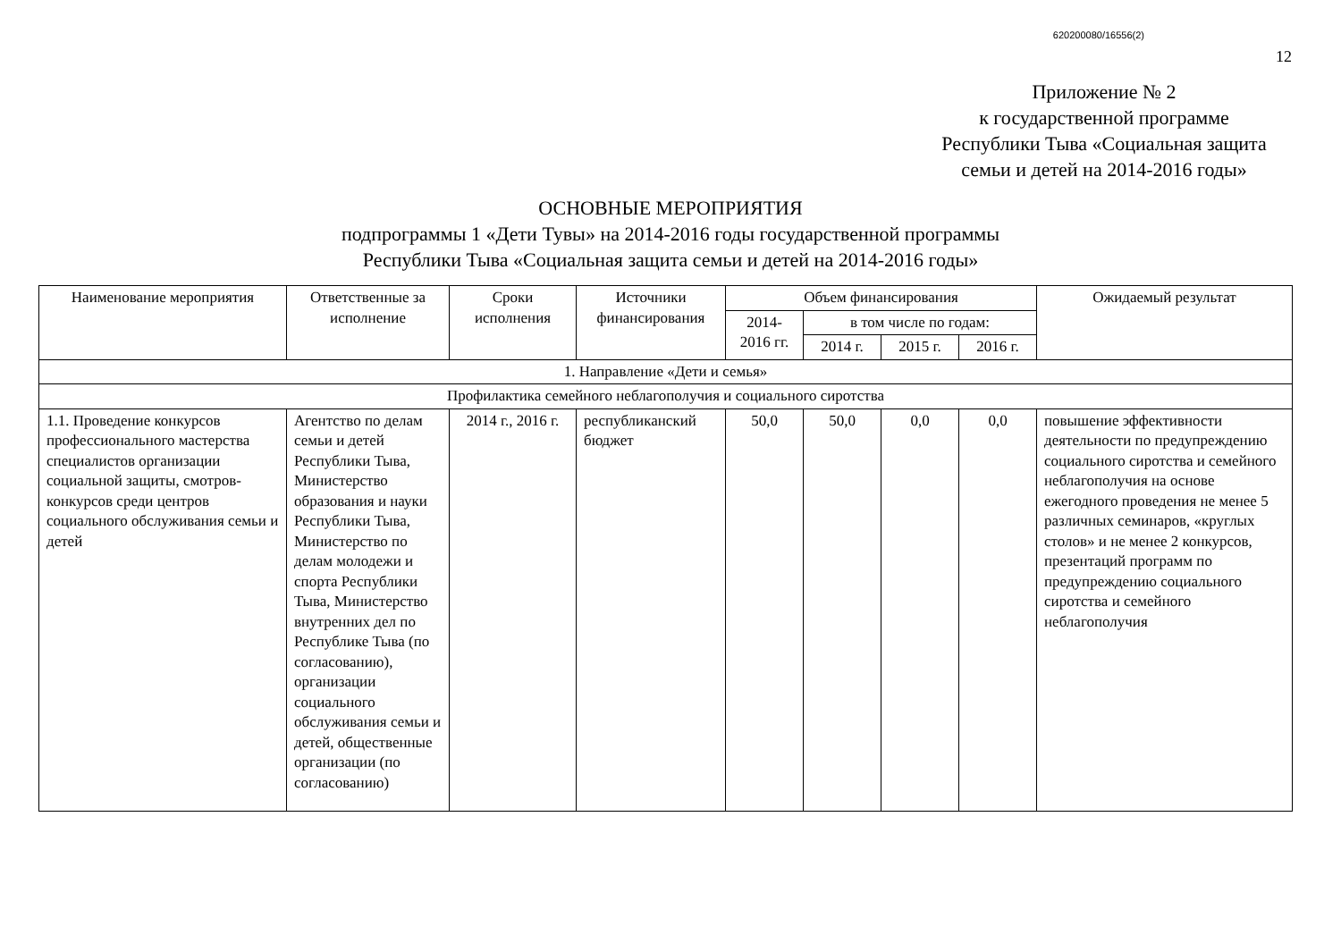620200080/16556(2)
12
Приложение № 2
к государственной программе
Республики Тыва «Социальная защита
семьи и детей на 2014-2016 годы»
ОСНОВНЫЕ МЕРОПРИЯТИЯ
подпрограммы 1 «Дети Тувы» на 2014-2016 годы государственной программы
Республики Тыва «Социальная защита семьи и детей на 2014-2016 годы»
| Наименование мероприятия | Ответственные за исполнение | Сроки исполнения | Источники финансирования | Объем финансирования | | | | Ожидаемый результат |
| --- | --- | --- | --- | --- | --- | --- | --- | --- |
| | | | | 2014-2016 гг. | в том числе по годам: | | | |
| | | | | | 2014 г. | 2015 г. | 2016 г. | |
| 1. Направление «Дети и семья» | | | | | | | | |
| Профилактика семейного неблагополучия и социального сиротства | | | | | | | | |
| 1.1. Проведение конкурсов профессионального мастерства специалистов организации социальной защиты, смотров-конкурсов среди центров социального обслуживания семьи и детей | Агентство по делам семьи и детей Республики Тыва, Министерство образования и науки Республики Тыва, Министерство по делам молодежи и спорта Республики Тыва, Министерство внутренних дел по Республике Тыва (по согласованию), организации социального обслуживания семьи и детей, общественные организации (по согласованию) | 2014 г., 2016 г. | республиканский бюджет | 50,0 | 50,0 | 0,0 | 0,0 | повышение эффективности деятельности по предупреждению социального сиротства и семейного неблагополучия на основе ежегодного проведения не менее 5 различных семинаров, «круглых столов» и не менее 2 конкурсов, презентаций программ по предупреждению социального сиротства и семейного неблагополучия |